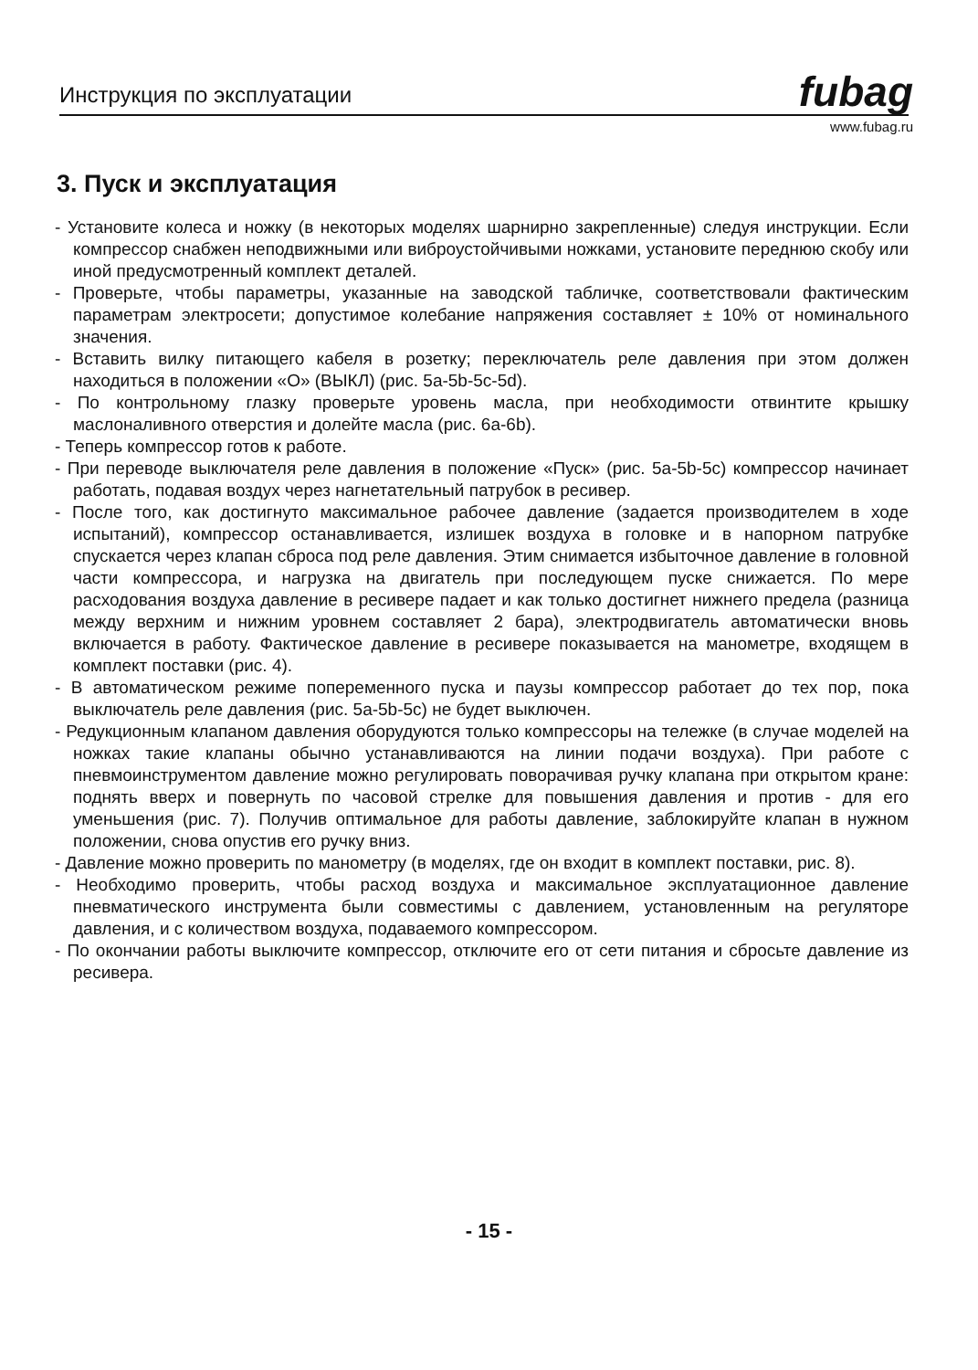Инструкция по эксплуатации fubag
www.fubag.ru
3. Пуск и эксплуатация
- Установите колеса и ножку (в некоторых моделях шарнирно закрепленные) следуя инструкции. Если компрессор снабжен неподвижными или виброустойчивыми ножками, установите переднюю скобу или иной предусмотренный комплект деталей.
- Проверьте, чтобы параметры, указанные на заводской табличке, соответствовали фактическим параметрам электросети; допустимое колебание напряжения составляет ± 10% от номинального значения.
- Вставить вилку питающего кабеля в розетку; переключатель реле давления при этом должен находиться в положении «О» (ВЫКЛ) (рис. 5a-5b-5c-5d).
- По контрольному глазку проверьте уровень масла, при необходимости отвинтите крышку маслоналивного отверстия и долейте масла (рис. 6a-6b).
- Теперь компрессор готов к работе.
- При переводе выключателя реле давления в положение «Пуск» (рис. 5a-5b-5c) компрессор начинает работать, подавая воздух через нагнетательный патрубок в ресивер.
- После того, как достигнуто максимальное рабочее давление (задается производителем в ходе испытаний), компрессор останавливается, излишек воздуха в головке и в напорном патрубке спускается через клапан сброса под реле давления. Этим снимается избыточное давление в головной части компрессора, и нагрузка на двигатель при последующем пуске снижается. По мере расходования воздуха давление в ресивере падает и как только достигнет нижнего предела (разница между верхним и нижним уровнем составляет 2 бара), электродвигатель автоматически вновь включается в работу. Фактическое давление в ресивере показывается на манометре, входящем в комплект поставки (рис. 4).
- В автоматическом режиме попеременного пуска и паузы компрессор работает до тех пор, пока выключатель реле давления (рис. 5a-5b-5c) не будет выключен.
- Редукционным клапаном давления оборудуются только компрессоры на тележке (в случае моделей на ножках такие клапаны обычно устанавливаются на линии подачи воздуха). При работе с пневмоинструментом давление можно регулировать поворачивая ручку клапана при открытом кране: поднять вверх и повернуть по часовой стрелке для повышения давления и против - для его уменьшения (рис. 7). Получив оптимальное для работы давление, заблокируйте клапан в нужном положении, снова опустив его ручку вниз.
- Давление можно проверить по манометру (в моделях, где он входит в комплект поставки, рис. 8).
- Необходимо проверить, чтобы расход воздуха и максимальное эксплуатационное давление пневматического инструмента были совместимы с давлением, установленным на регуляторе давления, и с количеством воздуха, подаваемого компрессором.
- По окончании работы выключите компрессор, отключите его от сети питания и сбросьте давление из ресивера.
- 15 -